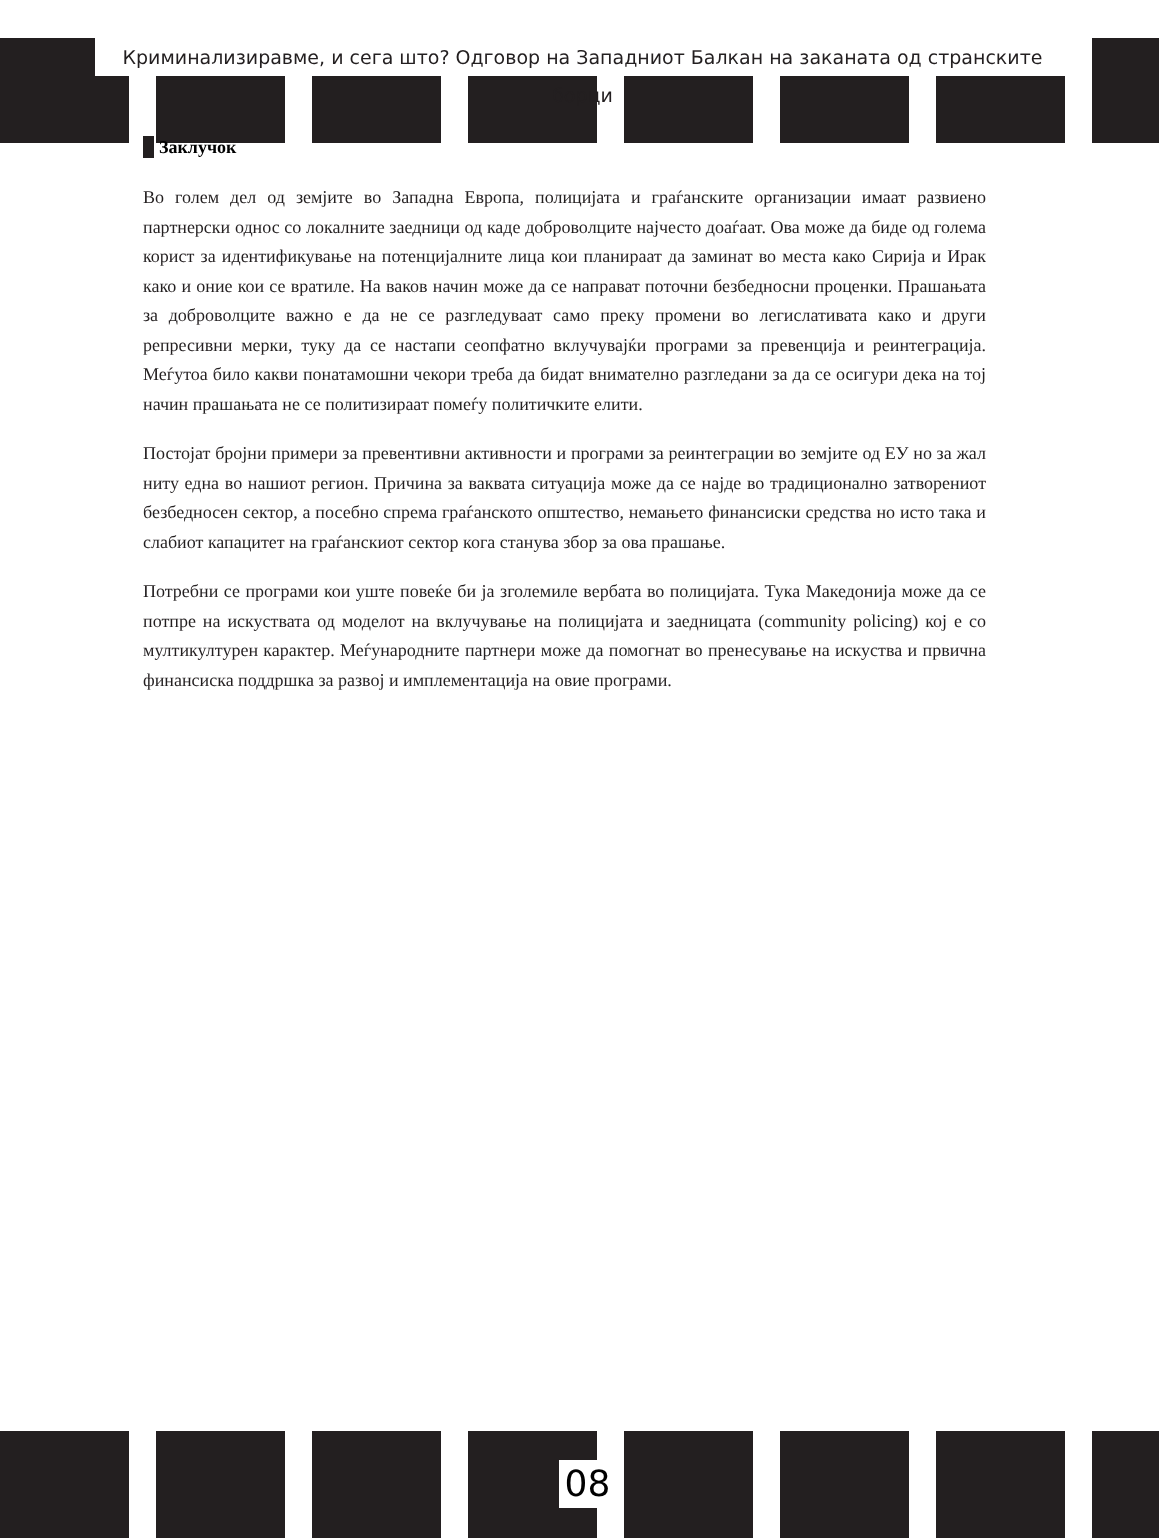Криминализиравме, и сега што? Одговор на Западниот Балкан на заканата од странските борци
Заклучок
Во голем дел од земјите во Западна Европа, полицијата и граѓанските организации имаат развиено партнерски однос со локалните заедници од каде доброволците најчесто доаѓаат. Ова може да биде од голема корист за идентификување на потенцијалните лица кои планираат да заминат во места како Сирија и Ирак како и оние кои се вратиле. На ваков начин може да се направат поточни безбедносни проценки. Прашањата за доброволците важно е да не се разгледуваат само преку промени во легислативата како и други репресивни мерки, туку да се настапи сеопфатно вклучувајќи програми за превенција и реинтеграција. Меѓутоа било какви понатамошни чекори треба да бидат внимателно разгледани за да се осигури дека на тој начин прашањата не се политизираат помеѓу политичките елити.
Постојат бројни примери за превентивни активности и програми за реинтеграции во земјите од ЕУ но за жал ниту една во нашиот регион. Причина за ваквата ситуација може да се најде во традиционално затворениот безбедносен сектор, а посебно спрема граѓанското општество, немањето финансиски средства но исто така и слабиот капацитет на граѓанскиот сектор кога станува збор за ова прашање.
Потребни се програми кои уште повеќе би ја зголемиле вербата во полицијата. Тука Македонија може да се потпре на искуствата од моделот на вклучување на полицијата и заедницата (community policing) кој е со мултикултурен карактер. Меѓународните партнери може да помогнат во пренесување на искуства и првична финансиска поддршка за развој и имплементација на овие програми.
08